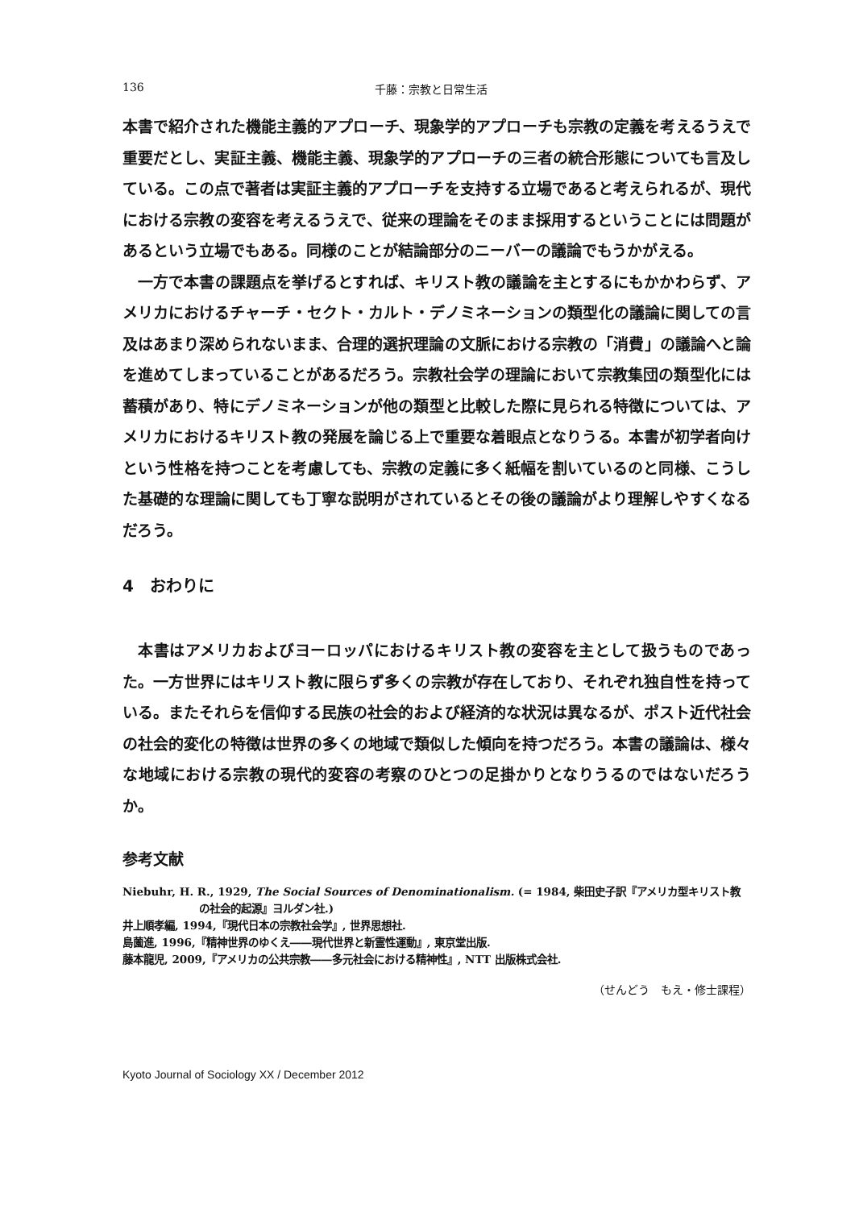136 千藤：宗教と日常生活
本書で紹介された機能主義的アプローチ、現象学的アプローチも宗教の定義を考えるうえで重要だとし、実証主義、機能主義、現象学的アプローチの三者の統合形態についても言及している。この点で著者は実証主義的アプローチを支持する立場であると考えられるが、現代における宗教の変容を考えるうえで、従来の理論をそのまま採用するということには問題があるという立場でもある。同様のことが結論部分のニーバーの議論でもうかがえる。
一方で本書の課題点を挙げるとすれば、キリスト教の議論を主とするにもかかわらず、アメリカにおけるチャーチ・セクト・カルト・デノミネーションの類型化の議論に関しての言及はあまり深められないまま、合理的選択理論の文脈における宗教の「消費」の議論へと論を進めてしまっていることがあるだろう。宗教社会学の理論において宗教集団の類型化には蓄積があり、特にデノミネーションが他の類型と比較した際に見られる特徴については、アメリカにおけるキリスト教の発展を論じる上で重要な着眼点となりうる。本書が初学者向けという性格を持つことを考慮しても、宗教の定義に多く紙幅を割いているのと同様、こうした基礎的な理論に関しても丁寧な説明がされているとその後の議論がより理解しやすくなるだろう。
4　おわりに
本書はアメリカおよびヨーロッパにおけるキリスト教の変容を主として扱うものであった。一方世界にはキリスト教に限らず多くの宗教が存在しており、それぞれ独自性を持っている。またそれらを信仰する民族の社会的および経済的な状況は異なるが、ポスト近代社会の社会的変化の特徴は世界の多くの地域で類似した傾向を持つだろう。本書の議論は、様々な地域における宗教の現代的変容の考察のひとつの足掛かりとなりうるのではないだろうか。
参考文献
Niebuhr, H. R., 1929, The Social Sources of Denominationalism. (= 1984, 柴田史子訳『アメリカ型キリスト教の社会的起源』ヨルダン社.)
井上順孝編, 1994,『現代日本の宗教社会学』, 世界思想社.
島薗進, 1996,『精神世界のゆくえ――現代世界と新霊性運動』, 東京堂出版.
藤本龍児, 2009,『アメリカの公共宗教――多元社会における精神性』, NTT 出版株式会社.
（せんどう　もえ・修士課程）
Kyoto Journal of Sociology XX / December 2012